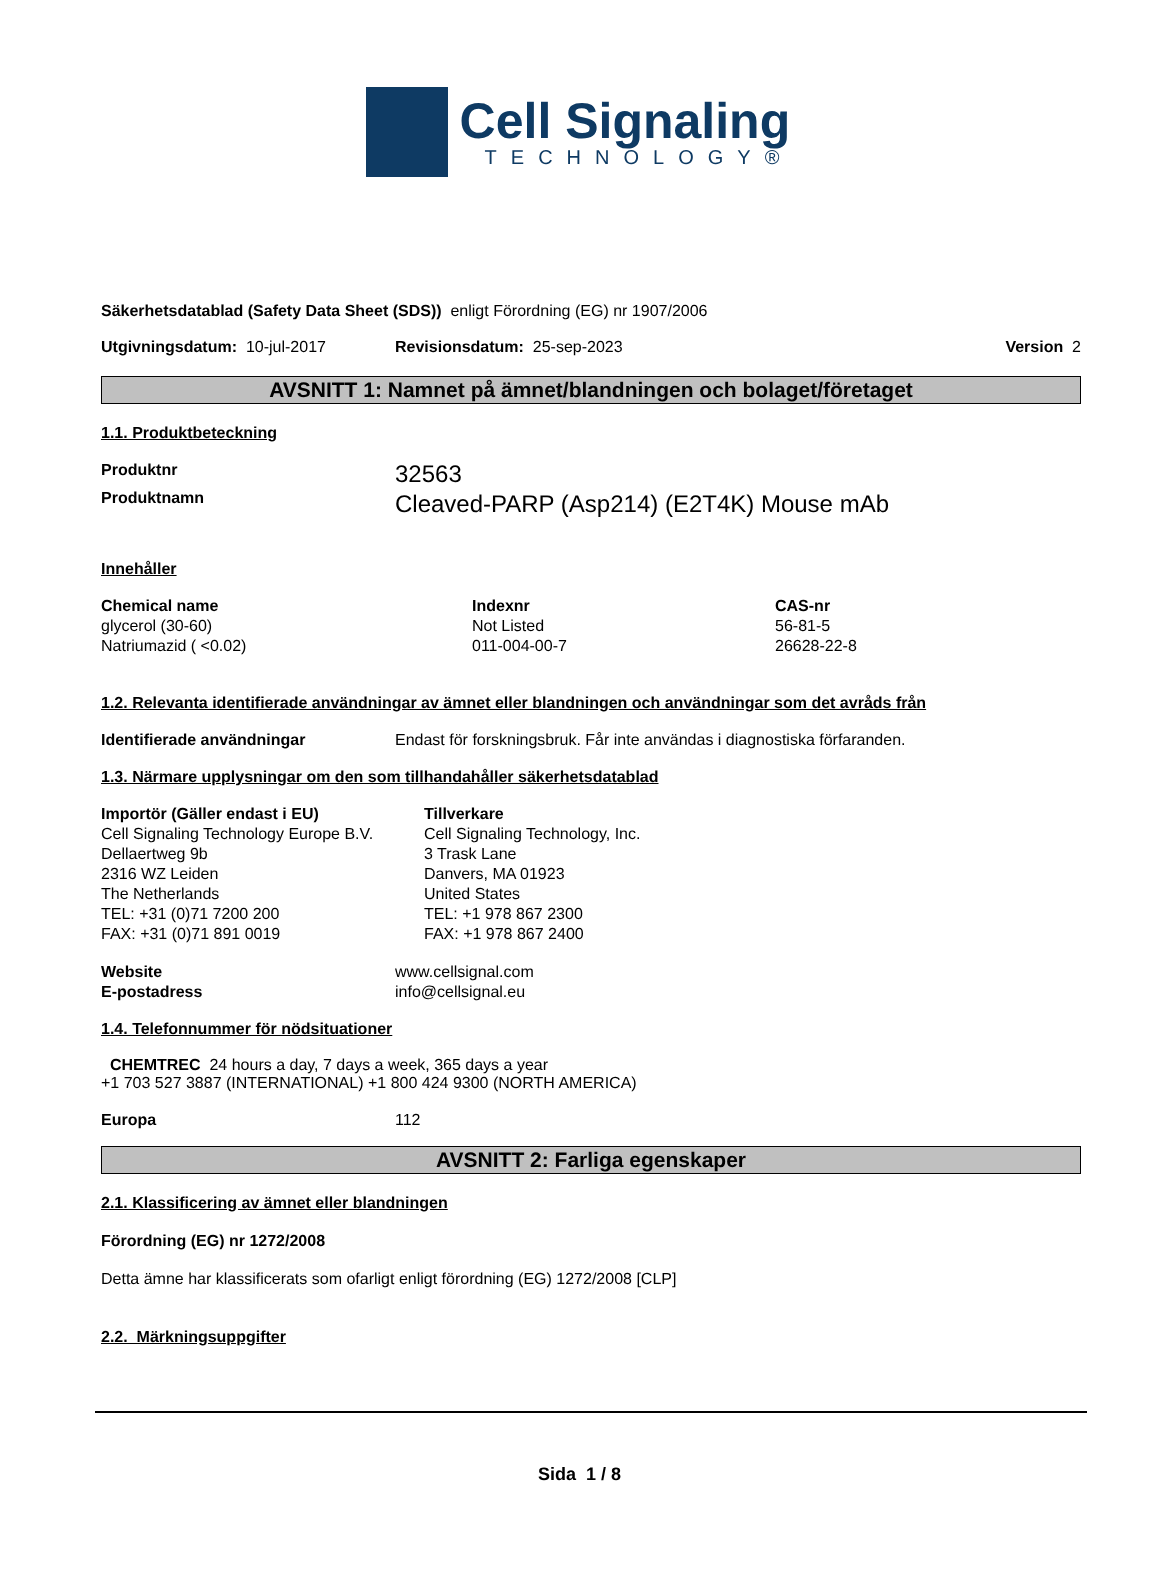Cell Signaling
TECHNOLOGY®
Säkerhetsdatablad (Safety Data Sheet (SDS)) enligt Förordning (EG) nr 1907/2006
Utgivningsdatum: 10-jul-2017 Revisionsdatum: 25-sep-2023 Version 2
AVSNITT 1: Namnet på ämnet/blandningen och bolaget/företaget
1.1. Produktbeteckning
| Produktnr | 32563 |
| Produktnamn | Cleaved-PARP (Asp214) (E2T4K) Mouse mAb |
Innehåller
| Chemical name | Indexnr | CAS-nr |
| glycerol (30-60) | Not Listed | 56-81-5 |
| Natriumazid ( <0.02) | 011-004-00-7 | 26628-22-8 |
1.2. Relevanta identifierade användningar av ämnet eller blandningen och användningar som det avråds från
| Identifierade användningar | Endast för forskningsbruk. Får inte användas i diagnostiska förfaranden. |
1.3. Närmare upplysningar om den som tillhandahåller säkerhetsdatablad
| Importör (Gäller endast i EU) Cell Signaling Technology Europe B.V. Dellaertweg 9b 2316 WZ Leiden The Netherlands TEL: +31 (0)71 7200 200 FAX: +31 (0)71 891 0019 | Tillverkare Cell Signaling Technology, Inc. 3 Trask Lane Danvers, MA 01923 United States TEL: +1 978 867 2300 FAX: +1 978 867 2400 |
| Website | www.cellsignal.com |
| E-postadress | info@cellsignal.eu |
1.4. Telefonnummer för nödsituationer
CHEMTREC 24 hours a day, 7 days a week, 365 days a year
+1 703 527 3887 (INTERNATIONAL) +1 800 424 9300 (NORTH AMERICA)
| Europa | 112 |
AVSNITT 2: Farliga egenskaper
2.1. Klassificering av ämnet eller blandningen
Förordning (EG) nr 1272/2008
Detta ämne har klassificerats som ofarligt enligt förordning (EG) 1272/2008 [CLP]
2.2. Märkningsuppgifter
Sida 1 / 8